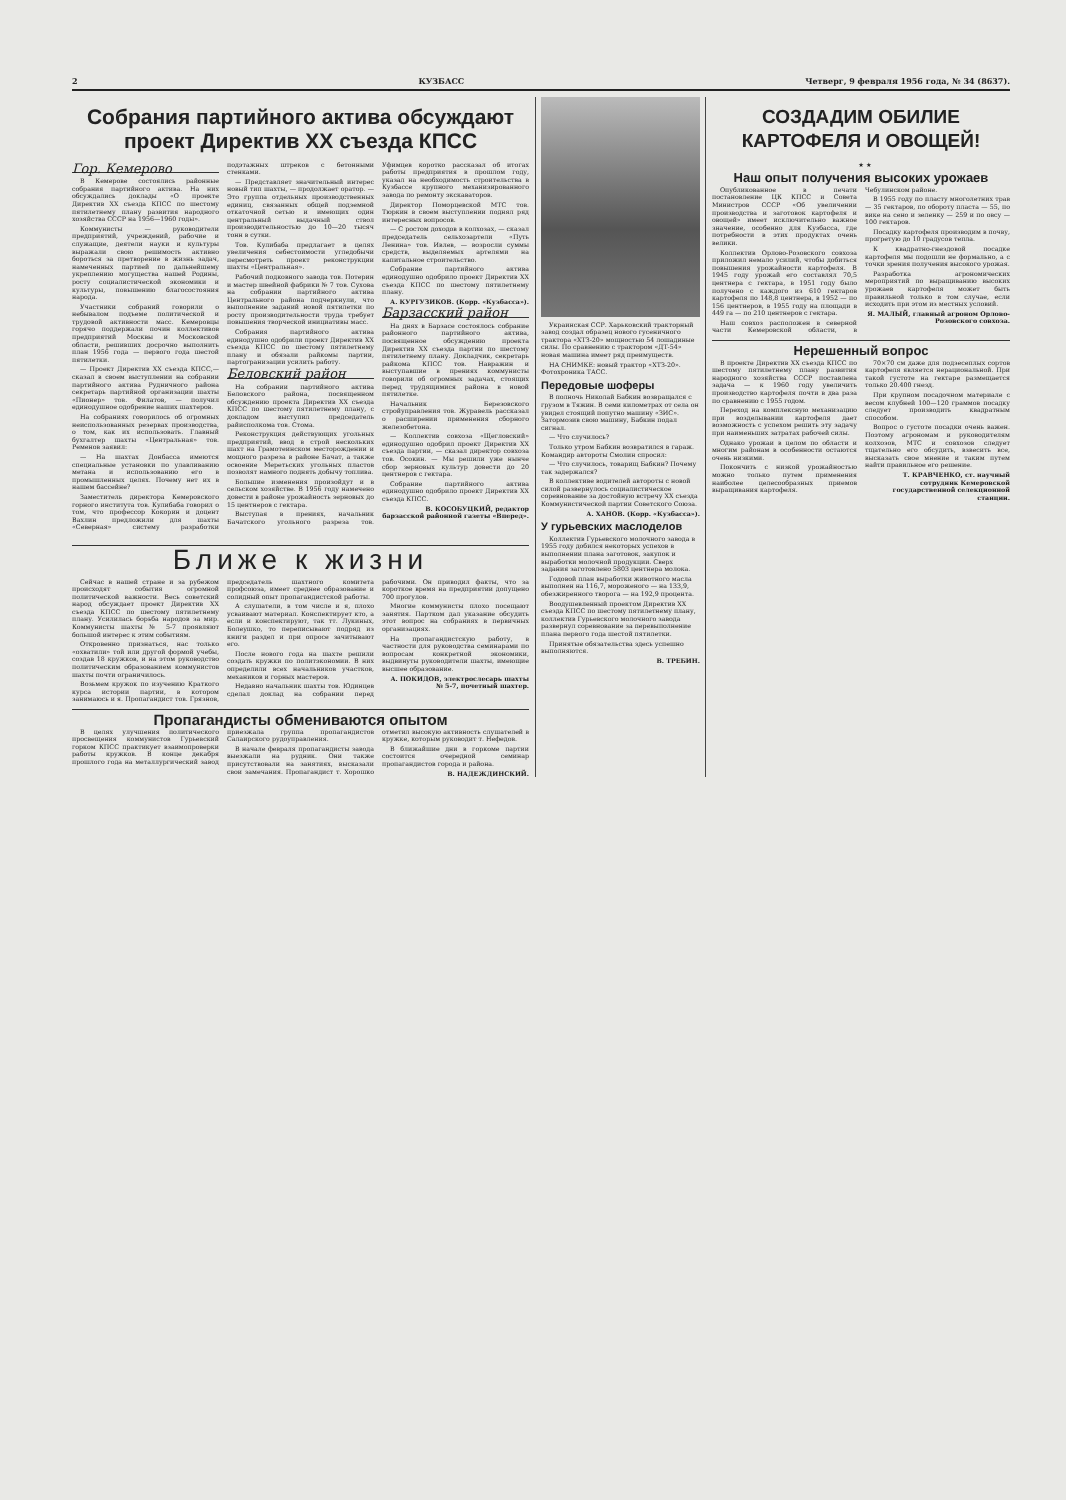2 КУЗБАСС Четверг, 9 февраля 1956 года, № 34 (8637).
Собрания партийного актива обсуждают проект Директив XX съезда КПСС
Гор. Кемерово
В Кемерове состоялись районные собрания партийного актива. На них обсуждались доклады «О проекте Директив XX съезда КПСС по шестому пятилетнему плану развития народного хозяйства СССР на 1956—1960 годы».
Коммунисты — руководители предприятий, учреждений, рабочие и служащие, деятели науки и культуры выражали свою решимость активно бороться за претворение в жизнь задач, намеченных партией по дальнейшему укреплению могущества нашей Родины, росту социалистической экономики и культуры, повышению благосостояния народа.
Участники собраний говорили о небывалом подъеме политической и трудовой активности масс. Кемеровцы горячо поддержали почин коллективов предприятий Москвы и Московской области, решивших досрочно выполнить план 1956 года — первого года шестой пятилетки.
— Проект Директив XX съезда КПСС,— сказал в своем выступлении на собрании партийного актива Рудничного района секретарь партийной организации шахты «Пионер» тов. Филатов, — получил единодушное одобрение наших шахтеров.
На собраниях говорилось об огромных неиспользованных резервах производства, о том, как их использовать. Главный бухгалтер шахты «Центральная» тов. Ременов заявил:
— На шахтах Донбасса имеются специальные установки по улавливанию метана и использованию его в промышленных целях. Почему нет их в нашем бассейне?
Заместитель директора Кемеровского горного института тов. Кулибаба говорил о том, что профессор Кокорин и доцент Вахлин предложили для шахты «Северная» систему разработки подэтажных штреков с бетонными стенками.
— Представляет значительный интерес новый тип шахты, — продолжает оратор. — Это группа отдельных производственных единиц, связанных общей подземной откаточной сетью и имеющих один центральный выдачный ствол производительностью до 10—20 тысяч тонн в сутки.
Тов. Кулибаба предлагает в целях увеличения себестоимости угледобычи пересмотреть проект реконструкции шахты «Центральная».
Рабочий подковного завода тов. Потерин и мастер швейной фабрики № 7 тов. Сухова на собрании партийного актива Центрального района подчеркнули, что выполнение заданий новой пятилетки по росту производительности труда требует повышения творческой инициативы масс.
Собрания партийного актива единодушно одобрили проект Директив XX съезда КПСС по шестому пятилетнему плану и обязали райкомы партии, партогранизации усилить работу.
Беловский район
На собрании партийного актива Беловского района, посвященном обсуждению проекта Директив XX съезда КПСС по шестому пятилетнему плану, с докладом выступил председатель райисполкома тов. Стома.
Реконструкция действующих угольных предприятий, ввод в строй нескольких шахт на Грамотеинском месторождении и мощного разреза в районе Бачат, а также освоение Меретьских угольных пластов позволят намного поднять добычу топлива.
Большие изменения произойдут и в сельском хозяйстве. В 1956 году намечено довести в районе урожайность зерновых до 15 центнеров с гектара.
Выступая в прениях, начальник Бачатского угольного разреза тов. Уфимцев коротко рассказал об итогах работы предприятия в прошлом году, указал на необходимость строительства в Кузбассе крупного механизированного завода по ремонту экскаваторов.
Директор Поморцевской МТС тов. Тюркин в своем выступлении поднял ряд интересных вопросов.
— С ростом доходов в колхозах, — сказал председатель сельхозартели «Путь Ленина» тов. Ивлев, — возросли суммы средств, выделяемых артелями на капитальное строительство.
Собрание партийного актива единодушно одобрило проект Директив XX съезда КПСС по шестому пятилетнему плану.
А. КУРГУЗИКОВ. (Корр. «Кузбасса»).
Барзасский район
На днях в Барзасе состоялось собрание районного партийного актива, посвященное обсуждению проекта Директив XX съезда партии по шестому пятилетнему плану. Докладчик, секретарь райкома КПСС тов. Навражин и выступавшие в прениях коммунисты говорили об огромных задачах, стоящих перед трудящимися района в новой пятилетке.
Начальник Березовского стройуправления тов. Журавель рассказал о расширении применения сборного железобетона.
— Коллектив совхоза «Щегловский» единодушно одобрил проект Директив XX съезда партии, — сказал директор совхоза тов. Осокин. — Мы решили уже нынче сбор зерновых культур довести до 20 центнеров с гектара.
Собрание партийного актива единодушно одобрило проект Директив XX съезда КПСС.
В. КОСОБУЦКИЙ, редактор барзасской районной газеты «Вперед».
Ближе к жизни
Сейчас в нашей стране и за рубежом происходят события огромной политической важности. Весь советский народ обсуждает проект Директив XX съезда КПСС по шестому пятилетнему плану. Усилилась борьба народов за мир. Коммунисты шахты № 5-7 проявляют большой интерес к этим событиям.
Откровенно признаться, нас только «охватили» той или другой формой учебы, создав 18 кружков, и на этом руководство политическим образованием коммунистов шахты почти ограничилось.
Возьмем кружок по изучению Краткого курса истории партии, в котором занимаюсь и я. Пропагандист тов. Грязнов, председатель шахтного комитета профсоюза, имеет среднее образование и солидный опыт пропагандистской работы.
А слушатели, в том числе и я, плохо усваивают материал. Конспектирует кто, а если и конспектируют, так тт. Лукиных, Болеушко, то переписывают подряд из книги раздел и при опросе зачитывают его.
После нового года на шахте решили создать кружки по политэкономии. В них определили всех начальников участков, механиков и горных мастеров.
Недавно начальник шахты тов. Юдинцев сделал доклад на собрании перед рабочими. Он приводил факты, что за короткое время на предприятии допущено 700 прогулов.
Многие коммунисты плохо посещают занятия. Партком дал указание обсудить этот вопрос на собраниях в первичных организациях.
На пропагандистскую работу, в частности для руководства семинарами по вопросам конкретной экономики, выдвинуты руководители шахты, имеющие высшее образование.
А. ПОКИДОВ, электрослесарь шахты № 5-7, почетный шахтер.
Пропагандисты обмениваются опытом
В целях улучшения политического просвещения коммунистов Гурьевский горком КПСС практикует взаимопроверки работы кружков. В конце декабря прошлого года на металлургический завод приезжала группа пропагандистов Салаирского рудоуправления.
В начале февраля пропагандисты заводa выезжали на рудник. Они также присутствовали на занятиях, высказали свои замечания. Пропагандист т. Хорошко отметил высокую активность слушателей в кружке, которым руководит т. Нефедов.
В ближайшие дни в горкоме партии состоится очередной семинар пропагандистов города и района.
В. НАДЕЖДИНСКИЙ.
Украинская ССР. Харьковский тракторный завод создал образец нового гусеничного трактора «ХТЗ-20» мощностью 54 лошадиные силы. По сравнению с трактором «ДТ-54» новая машина имеет ряд преимуществ.
НА СНИМКЕ: новый трактор «ХТЗ-20». Фотохроника ТАСС.
Передовые шоферы
В полночь Николай Бабкин возвращался с грузом в Тяжин. В семи километрах от села он увидел стоящий попутно машину «ЗИС». Затормозив свою машину, Бабкин подал сигнал.
— Что случилось?
Только утром Бабкин возвратился в гараж. Командир автороты Смолин спросил:
— Что случилось, товарищ Бабкин? Почему так задержался?
В коллективе водителей автороты с новой силой развернулось социалистическое соревнование за достойную встречу XX съезда Коммунистической партии Советского Союза.
А. ХАНОВ. (Корр. «Кузбасса»).
У гурьевских маслоделов
Коллектив Гурьевского молочного завода в 1955 году добился некоторых успехов в выполнении плана заготовок, закупок и выработки молочной продукции. Сверх задания заготовлено 5803 центнера молока.
Годовой план выработки животного масла выполнен на 116,7, мороженого — на 133,9, обезжиренного творога — на 192,9 процента.
Воодушевленный проектом Директив XX съезда КПСС по шестому пятилетнему плану, коллектив Гурьевского молочного завода развернул соревнование за перевыполнение плана первого года шестой пятилетки.
Принятые обязательства здесь успешно выполняются.
В. ТРЕБИН.
СОЗДАДИМ ОБИЛИЕ КАРТОФЕЛЯ И ОВОЩЕЙ!
★ ★
Наш опыт получения высоких урожаев
Опубликованное в печати постановление ЦК КПСС и Совета Министров СССР «Об увеличении производства и заготовок картофеля и овощей» имеет исключительно важное значение, особенно для Кузбасса, где потребности в этих продуктах очень велики.
Коллектив Орлово-Розовского совхоза приложил немало усилий, чтобы добиться повышения урожайности картофеля. В 1945 году урожай его составлял 70,5 центнера с гектара, в 1951 году было получено с каждого из 610 гектаров картофеля по 148,8 центнера, в 1952 — по 156 центнеров, в 1955 году на площади в 449 га — по 210 центнеров с гектара.
Наш совхоз расположен в северной части Кемеровской области, в Чебулинском районе.
В 1955 году по пласту многолетних трав — 35 гектаров, по обороту пласта — 55, по вике на сено и зеленку — 259 и по овсу — 100 гектаров.
Посадку картофеля производим в почву, прогретую до 10 градусов тепла.
К квадратно-гнездовой посадке картофеля мы подошли не формально, а с точки зрения получения высокого урожая.
Разработка агрономических мероприятий по выращиванию высоких урожаев картофеля может быть правильной только в том случае, если исходить при этом из местных условий.
Я. МАЛЫЙ, главный агроном Орлово-Розовского совхоза.
Нерешенный вопрос
В проекте Директив XX съезда КПСС по шестому пятилетнему плану развития народного хозяйства СССР поставлена задача — к 1960 году увеличить производство картофеля почти в два раза по сравнению с 1955 годом.
Переход на комплексную механизацию при возделывании картофеля дает возможность с успехом решить эту задачу при наименьших затратах рабочей силы.
Однако урожаи в целом по области и многим районам в особенности остаются очень низкими.
Покончить с низкой урожайностью можно только путем применения наиболее целесообразных приемов выращивания картофеля.
70×70 см даже для подзесеплых сортов картофеля является нерациональной. При такой густоте на гектаре размещается только 20.400 гнезд.
При крупном посадочном материале с весом клубней 100—120 граммов посадку следует производить квадратным способом.
Вопрос о густоте посадки очень важен. Поэтому агрономам и руководителям колхозов, МТС и совхозов следует тщательно его обсудить, взвесить все, высказать свое мнение и таким путем найти правильное его решение.
Т. КРАВЧЕНКО, ст. научный сотрудник Кемеровской государственной селекционной станции.